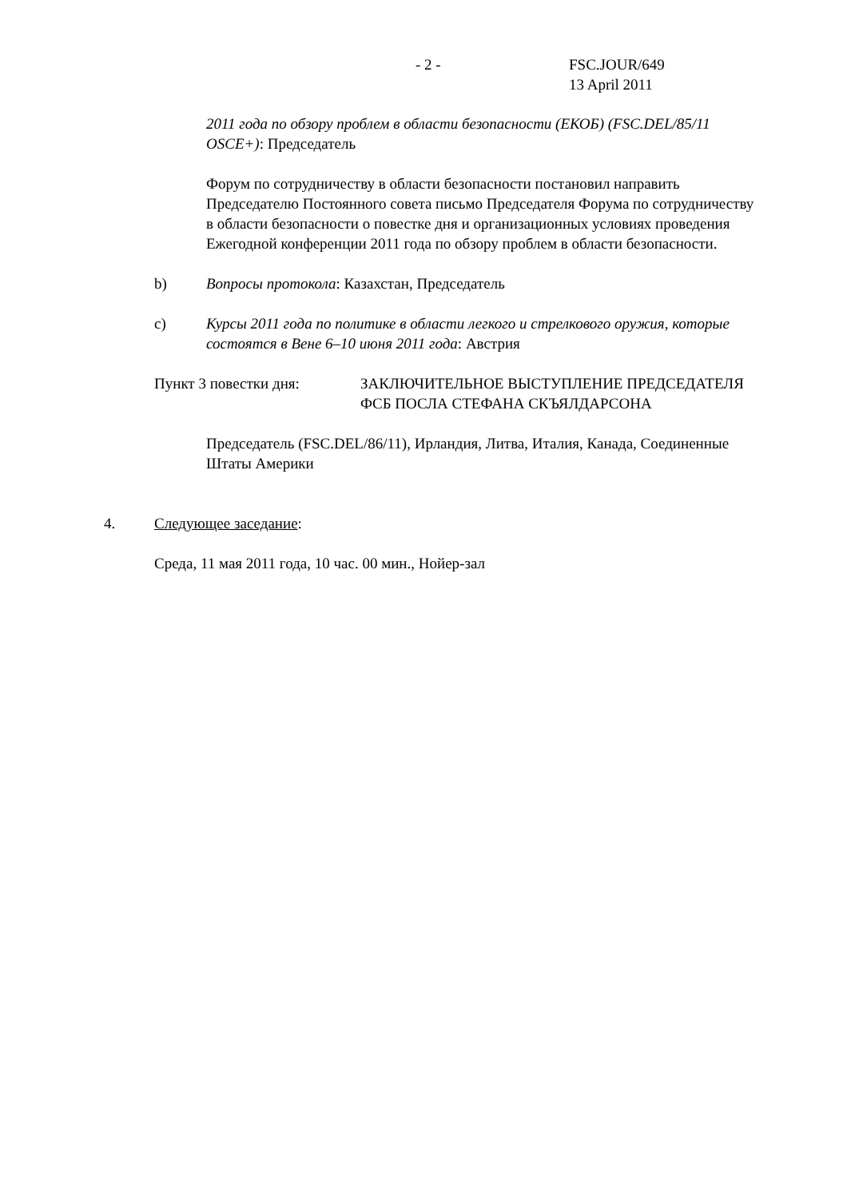- 2 - FSC.JOUR/649
13 April 2011
2011 года по обзору проблем в области безопасности (ЕКОБ) (FSC.DEL/85/11 OSCE+): Председатель
Форум по сотрудничеству в области безопасности постановил направить Председателю Постоянного совета письмо Председателя Форума по сотрудничеству в области безопасности о повестке дня и организационных условиях проведения Ежегодной конференции 2011 года по обзору проблем в области безопасности.
b) Вопросы протокола: Казахстан, Председатель
c) Курсы 2011 года по политике в области легкого и стрелкового оружия, которые состоятся в Вене 6–10 июня 2011 года: Австрия
Пункт 3 повестки дня: ЗАКЛЮЧИТЕЛЬНОЕ ВЫСТУПЛЕНИЕ ПРЕДСЕДАТЕЛЯ ФСБ ПОСЛА СТЕФАНА СКЪЯЛДАРСОНА
Председатель (FSC.DEL/86/11), Ирландия, Литва, Италия, Канада, Соединенные Штаты Америки
4. Следующее заседание:
Среда, 11 мая 2011 года, 10 час. 00 мин., Нойер-зал